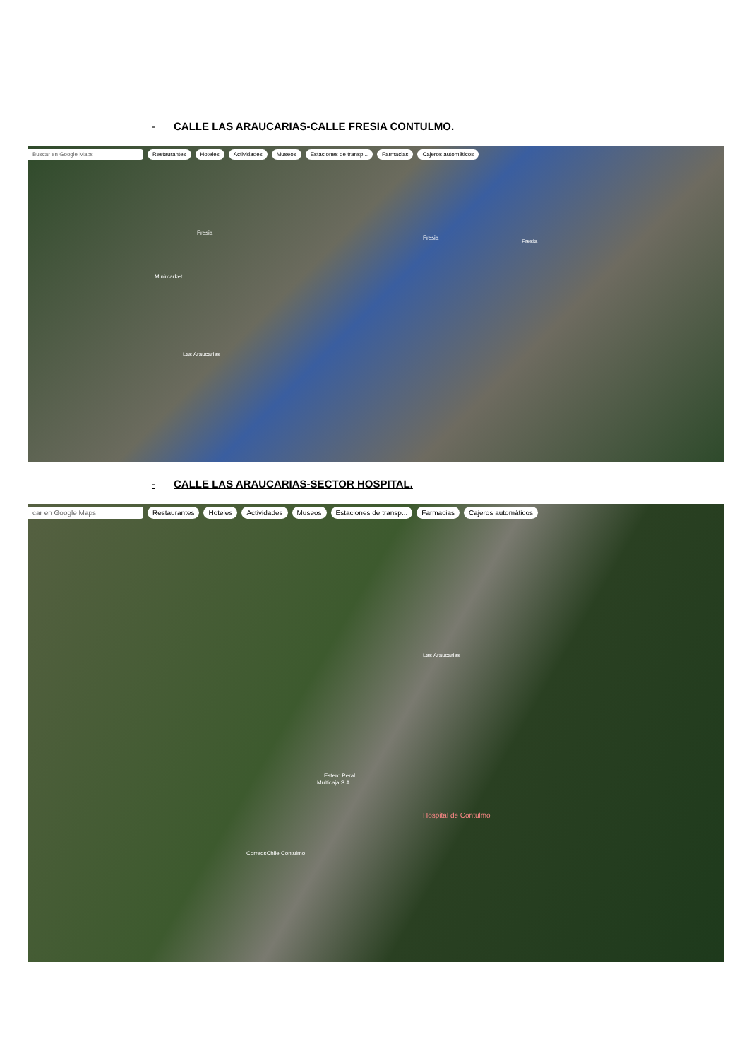- CALLE LAS ARAUCARIAS-CALLE FRESIA CONTULMO.
Buscar en Google Maps Restaurantes Hoteles Actividades Museos Estaciones de transp... Farmacias Cajeros automáticos
Fresia
Fresia
Fresia
Minimarket
Las Araucarias
- CALLE LAS ARAUCARIAS-SECTOR HOSPITAL.
car en Google Maps Restaurantes Hoteles Actividades Museos Estaciones de transp... Farmacias Cajeros automáticos
Las Araucarias
Multicaja S.A
Hospital de Contulmo
CorreosChile Contulmo
Estero Peral